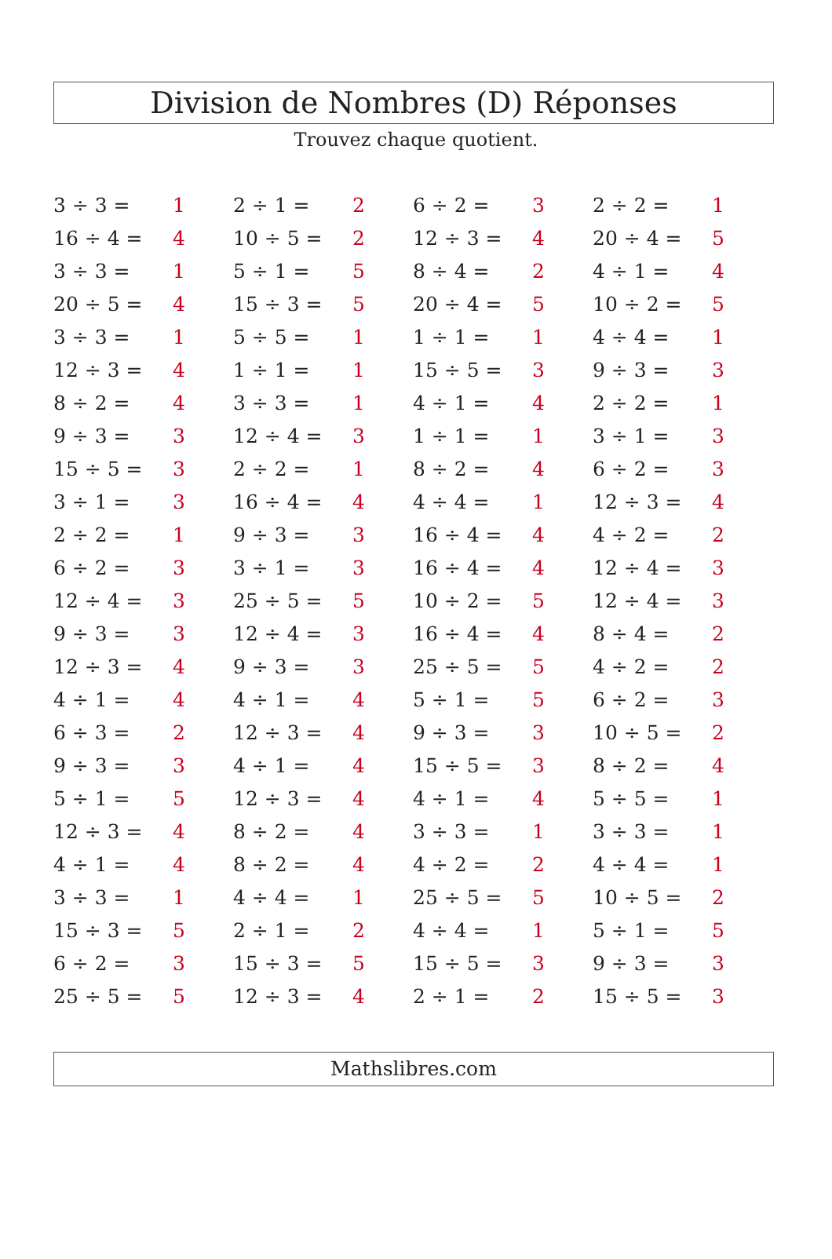Division de Nombres (D) Réponses
Trouvez chaque quotient.
| 3 ÷ 3 = | 1 | 2 ÷ 1 = | 2 | 6 ÷ 2 = | 3 | 2 ÷ 2 = | 1 |
| 16 ÷ 4 = | 4 | 10 ÷ 5 = | 2 | 12 ÷ 3 = | 4 | 20 ÷ 4 = | 5 |
| 3 ÷ 3 = | 1 | 5 ÷ 1 = | 5 | 8 ÷ 4 = | 2 | 4 ÷ 1 = | 4 |
| 20 ÷ 5 = | 4 | 15 ÷ 3 = | 5 | 20 ÷ 4 = | 5 | 10 ÷ 2 = | 5 |
| 3 ÷ 3 = | 1 | 5 ÷ 5 = | 1 | 1 ÷ 1 = | 1 | 4 ÷ 4 = | 1 |
| 12 ÷ 3 = | 4 | 1 ÷ 1 = | 1 | 15 ÷ 5 = | 3 | 9 ÷ 3 = | 3 |
| 8 ÷ 2 = | 4 | 3 ÷ 3 = | 1 | 4 ÷ 1 = | 4 | 2 ÷ 2 = | 1 |
| 9 ÷ 3 = | 3 | 12 ÷ 4 = | 3 | 1 ÷ 1 = | 1 | 3 ÷ 1 = | 3 |
| 15 ÷ 5 = | 3 | 2 ÷ 2 = | 1 | 8 ÷ 2 = | 4 | 6 ÷ 2 = | 3 |
| 3 ÷ 1 = | 3 | 16 ÷ 4 = | 4 | 4 ÷ 4 = | 1 | 12 ÷ 3 = | 4 |
| 2 ÷ 2 = | 1 | 9 ÷ 3 = | 3 | 16 ÷ 4 = | 4 | 4 ÷ 2 = | 2 |
| 6 ÷ 2 = | 3 | 3 ÷ 1 = | 3 | 16 ÷ 4 = | 4 | 12 ÷ 4 = | 3 |
| 12 ÷ 4 = | 3 | 25 ÷ 5 = | 5 | 10 ÷ 2 = | 5 | 12 ÷ 4 = | 3 |
| 9 ÷ 3 = | 3 | 12 ÷ 4 = | 3 | 16 ÷ 4 = | 4 | 8 ÷ 4 = | 2 |
| 12 ÷ 3 = | 4 | 9 ÷ 3 = | 3 | 25 ÷ 5 = | 5 | 4 ÷ 2 = | 2 |
| 4 ÷ 1 = | 4 | 4 ÷ 1 = | 4 | 5 ÷ 1 = | 5 | 6 ÷ 2 = | 3 |
| 6 ÷ 3 = | 2 | 12 ÷ 3 = | 4 | 9 ÷ 3 = | 3 | 10 ÷ 5 = | 2 |
| 9 ÷ 3 = | 3 | 4 ÷ 1 = | 4 | 15 ÷ 5 = | 3 | 8 ÷ 2 = | 4 |
| 5 ÷ 1 = | 5 | 12 ÷ 3 = | 4 | 4 ÷ 1 = | 4 | 5 ÷ 5 = | 1 |
| 12 ÷ 3 = | 4 | 8 ÷ 2 = | 4 | 3 ÷ 3 = | 1 | 3 ÷ 3 = | 1 |
| 4 ÷ 1 = | 4 | 8 ÷ 2 = | 4 | 4 ÷ 2 = | 2 | 4 ÷ 4 = | 1 |
| 3 ÷ 3 = | 1 | 4 ÷ 4 = | 1 | 25 ÷ 5 = | 5 | 10 ÷ 5 = | 2 |
| 15 ÷ 3 = | 5 | 2 ÷ 1 = | 2 | 4 ÷ 4 = | 1 | 5 ÷ 1 = | 5 |
| 6 ÷ 2 = | 3 | 15 ÷ 3 = | 5 | 15 ÷ 5 = | 3 | 9 ÷ 3 = | 3 |
| 25 ÷ 5 = | 5 | 12 ÷ 3 = | 4 | 2 ÷ 1 = | 2 | 15 ÷ 5 = | 3 |
Mathslibres.com